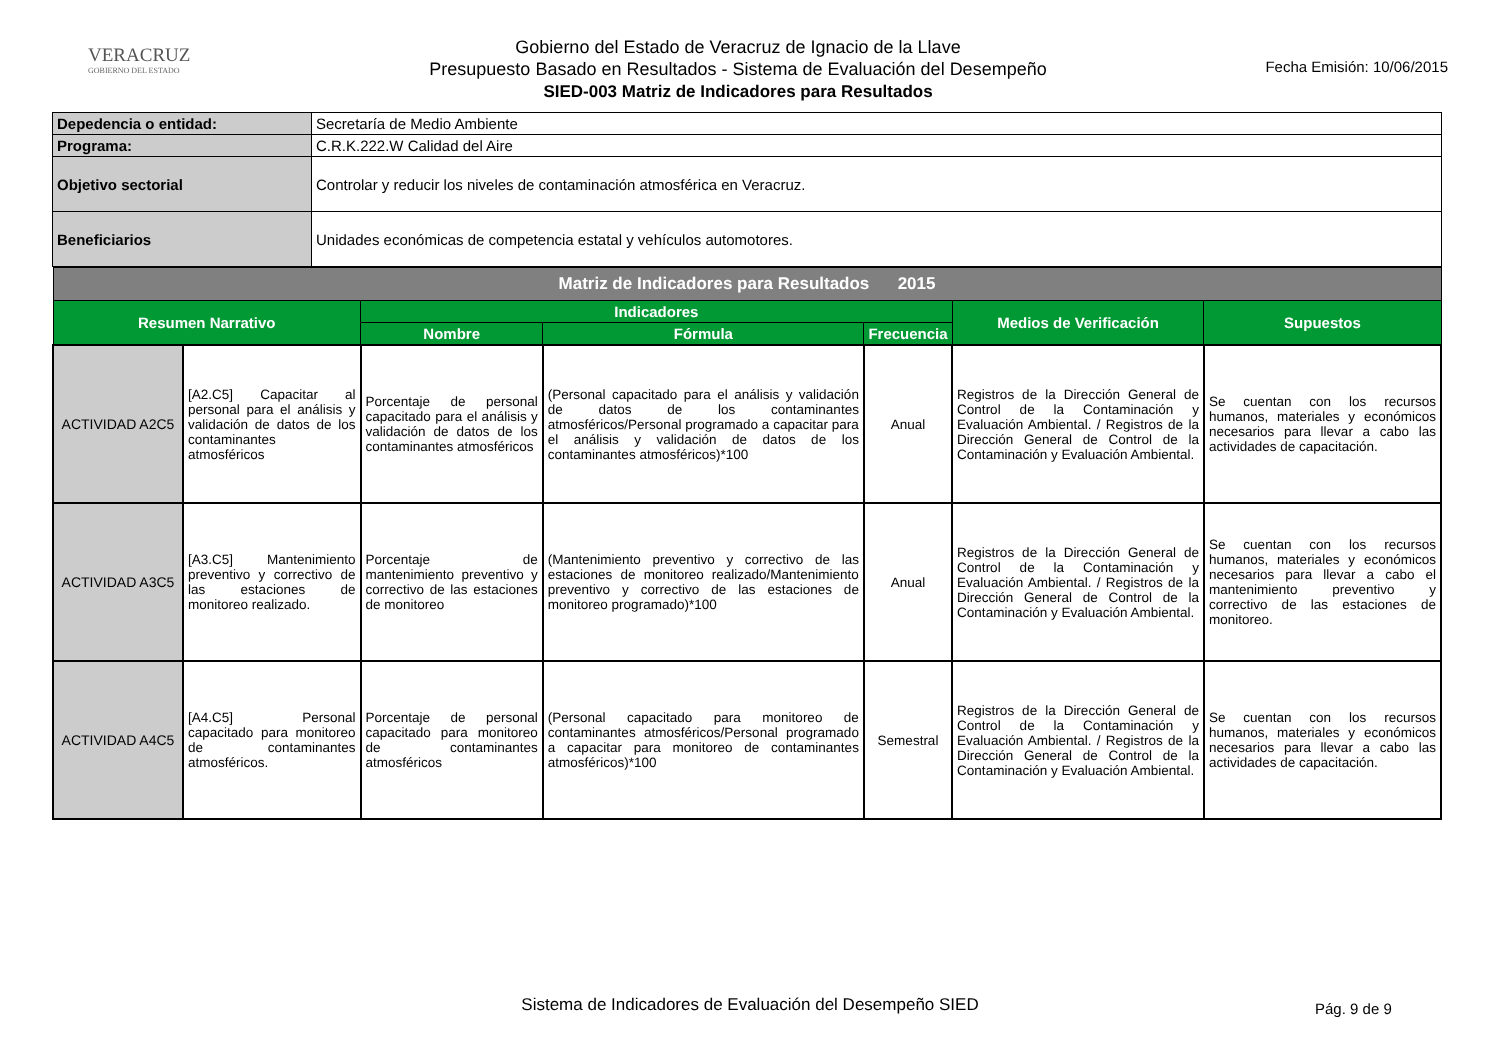VERACRUZ
GOBIERNO DEL ESTADO
Gobierno del Estado de Veracruz de Ignacio de la Llave
Presupuesto Basado en Resultados - Sistema de Evaluación del Desempeño
SIED-003 Matriz de Indicadores para Resultados
Fecha Emisión: 10/06/2015
| Depedencia o entidad: | Secretaría de Medio Ambiente |
| Programa: | C.R.K.222.W Calidad del Aire |
| Objetivo sectorial | Controlar y reducir los niveles de contaminación atmosférica en Veracruz. |
| Beneficiarios | Unidades económicas de competencia estatal y vehículos automotores. |
| Matriz de Indicadores para Resultados 2015 | | | | | | |
| Resumen Narrativo | | Indicadores | | | Medios de Verificación | Supuestos |
| | | Nombre | Fórmula | Frecuencia | | |
| ACTIVIDAD A2C5 | [A2.C5] Capacitar al personal para el análisis y validación de datos de los contaminantes atmosféricos | Porcentaje de personal capacitado para el análisis y validación de datos de los contaminantes atmosféricos | (Personal capacitado para el análisis y validación de datos de los contaminantes atmosféricos/Personal programado a capacitar para el análisis y validación de datos de los contaminantes atmosféricos)*100 | Anual | Registros de la Dirección General de Control de la Contaminación y Evaluación Ambiental. / Registros de la Dirección General de Control de la Contaminación y Evaluación Ambiental. | Se cuentan con los recursos humanos, materiales y económicos necesarios para llevar a cabo las actividades de capacitación. |
| ACTIVIDAD A3C5 | [A3.C5] Mantenimiento preventivo y correctivo de las estaciones de monitoreo realizado. | Porcentaje de mantenimiento preventivo y correctivo de las estaciones de monitoreo | (Mantenimiento preventivo y correctivo de las estaciones de monitoreo realizado/Mantenimiento preventivo y correctivo de las estaciones de monitoreo programado)*100 | Anual | Registros de la Dirección General de Control de la Contaminación y Evaluación Ambiental. / Registros de la Dirección General de Control de la Contaminación y Evaluación Ambiental. | Se cuentan con los recursos humanos, materiales y económicos necesarios para llevar a cabo el mantenimiento preventivo y correctivo de las estaciones de monitoreo. |
| ACTIVIDAD A4C5 | [A4.C5] Personal capacitado para monitoreo de contaminantes atmosféricos. | Porcentaje de personal capacitado para monitoreo de contaminantes atmosféricos | (Personal capacitado para monitoreo de contaminantes atmosféricos/Personal programado a capacitar para monitoreo de contaminantes atmosféricos)*100 | Semestral | Registros de la Dirección General de Control de la Contaminación y Evaluación Ambiental. / Registros de la Dirección General de Control de la Contaminación y Evaluación Ambiental. | Se cuentan con los recursos humanos, materiales y económicos necesarios para llevar a cabo las actividades de capacitación. |
Sistema de Indicadores de Evaluación del Desempeño SIED Pág. 9 de 9